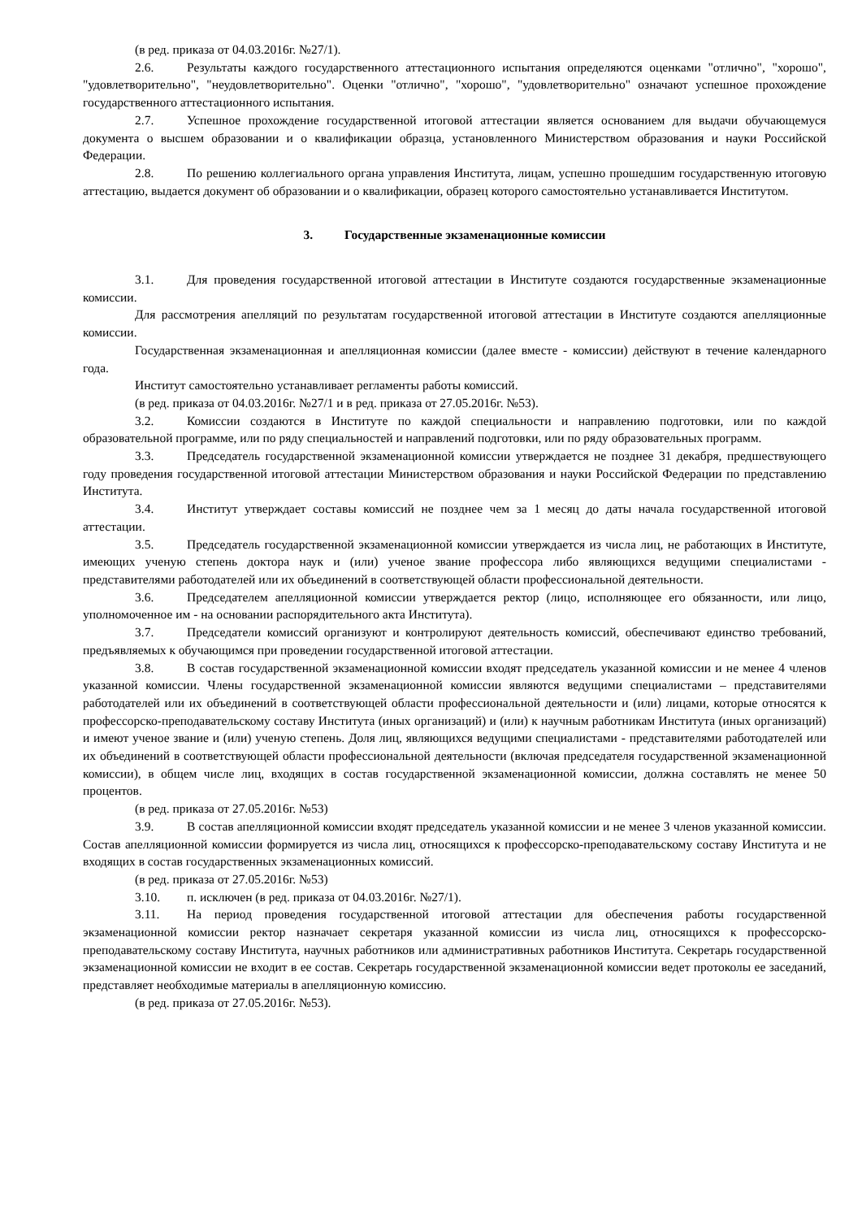(в ред. приказа от 04.03.2016г. №27/1).
2.6. Результаты каждого государственного аттестационного испытания определяются оценками "отлично", "хорошо", "удовлетворительно", "неудовлетворительно". Оценки "отлично", "хорошо", "удовлетворительно" означают успешное прохождение государственного аттестационного испытания.
2.7. Успешное прохождение государственной итоговой аттестации является основанием для выдачи обучающемуся документа о высшем образовании и о квалификации образца, установленного Министерством образования и науки Российской Федерации.
2.8. По решению коллегиального органа управления Института, лицам, успешно прошедшим государственную итоговую аттестацию, выдается документ об образовании и о квалификации, образец которого самостоятельно устанавливается Институтом.
3. Государственные экзаменационные комиссии
3.1. Для проведения государственной итоговой аттестации в Институте создаются государственные экзаменационные комиссии.
Для рассмотрения апелляций по результатам государственной итоговой аттестации в Институте создаются апелляционные комиссии.
Государственная экзаменационная и апелляционная комиссии (далее вместе - комиссии) действуют в течение календарного года.
Институт самостоятельно устанавливает регламенты работы комиссий.
(в ред. приказа от 04.03.2016г. №27/1 и в ред. приказа от 27.05.2016г. №53).
3.2. Комиссии создаются в Институте по каждой специальности и направлению подготовки, или по каждой образовательной программе, или по ряду специальностей и направлений подготовки, или по ряду образовательных программ.
3.3. Председатель государственной экзаменационной комиссии утверждается не позднее 31 декабря, предшествующего году проведения государственной итоговой аттестации Министерством образования и науки Российской Федерации по представлению Института.
3.4. Институт утверждает составы комиссий не позднее чем за 1 месяц до даты начала государственной итоговой аттестации.
3.5. Председатель государственной экзаменационной комиссии утверждается из числа лиц, не работающих в Институте, имеющих ученую степень доктора наук и (или) ученое звание профессора либо являющихся ведущими специалистами - представителями работодателей или их объединений в соответствующей области профессиональной деятельности.
3.6. Председателем апелляционной комиссии утверждается ректор (лицо, исполняющее его обязанности, или лицо, уполномоченное им - на основании распорядительного акта Института).
3.7. Председатели комиссий организуют и контролируют деятельность комиссий, обеспечивают единство требований, предъявляемых к обучающимся при проведении государственной итоговой аттестации.
3.8. В состав государственной экзаменационной комиссии входят председатель указанной комиссии и не менее 4 членов указанной комиссии. Члены государственной экзаменационной комиссии являются ведущими специалистами – представителями работодателей или их объединений в соответствующей области профессиональной деятельности и (или) лицами, которые относятся к профессорско-преподавательскому составу Института (иных организаций) и (или) к научным работникам Института (иных организаций) и имеют ученое звание и (или) ученую степень. Доля лиц, являющихся ведущими специалистами - представителями работодателей или их объединений в соответствующей области профессиональной деятельности (включая председателя государственной экзаменационной комиссии), в общем числе лиц, входящих в состав государственной экзаменационной комиссии, должна составлять не менее 50 процентов.
(в ред. приказа от 27.05.2016г. №53)
3.9. В состав апелляционной комиссии входят председатель указанной комиссии и не менее 3 членов указанной комиссии. Состав апелляционной комиссии формируется из числа лиц, относящихся к профессорско-преподавательскому составу Института и не входящих в состав государственных экзаменационных комиссий.
(в ред. приказа от 27.05.2016г. №53)
3.10. п. исключен (в ред. приказа от 04.03.2016г. №27/1).
3.11. На период проведения государственной итоговой аттестации для обеспечения работы государственной экзаменационной комиссии ректор назначает секретаря указанной комиссии из числа лиц, относящихся к профессорско-преподавательскому составу Института, научных работников или административных работников Института. Секретарь государственной экзаменационной комиссии не входит в ее состав. Секретарь государственной экзаменационной комиссии ведет протоколы ее заседаний, представляет необходимые материалы в апелляционную комиссию.
(в ред. приказа от 27.05.2016г. №53).